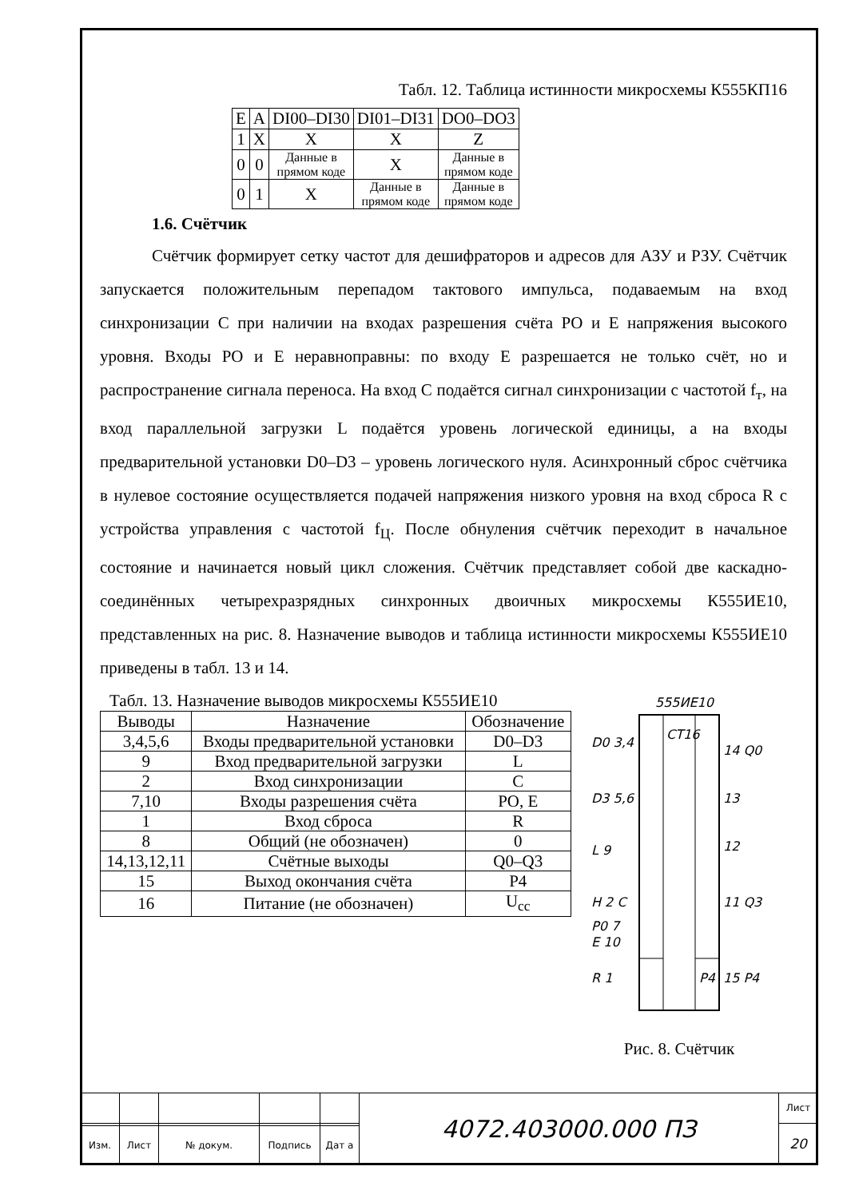Табл. 12. Таблица истинности микросхемы К555КП16
| E | A | DI00–DI30 | DI01–DI31 | DO0–DO3 |
| 1 | X | X | X | Z |
| 0 | 0 | Данные в прямом коде | X | Данные в прямом коде |
| 0 | 1 | X | Данные в прямом коде | Данные в прямом коде |
1.6. Счётчик
Счётчик формирует сетку частот для дешифраторов и адресов для АЗУ и РЗУ. Счётчик запускается положительным перепадом тактового импульса, подаваемым на вход синхронизации С при наличии на входах разрешения счёта PO и E напряжения высокого уровня. Входы PO и E неравноправны: по входу E разрешается не только счёт, но и распространение сигнала переноса. На вход C подаётся сигнал синхронизации с частотой f<sub>т</sub>, на вход параллельной загрузки L подаётся уровень логической единицы, а на входы предварительной установки D0–D3 – уровень логического нуля. Асинхронный сброс счётчика в нулевое состояние осуществляется подачей напряжения низкого уровня на вход сброса R с устройства управления с частотой f<sub>Ц</sub>. После обнуления счётчик переходит в начальное состояние и начинается новый цикл сложения. Счётчик представляет собой две каскадно-соединённых четырехразрядных синхронных двоичных микросхемы К555ИЕ10, представленных на рис. 8. Назначение выводов и таблица истинности микросхемы К555ИЕ10 приведены в табл. 13 и 14.
Табл. 13. Назначение выводов микросхемы К555ИЕ10
| Выводы | Назначение | Обозначение |
| 3,4,5,6 | Входы предварительной установки | D0–D3 |
| 9 | Вход предварительной загрузки | L |
| 2 | Вход синхронизации | C |
| 7,10 | Входы разрешения счёта | PO, E |
| 1 | Вход сброса | R |
| 8 | Общий (не обозначен) | 0 |
| 14,13,12,11 | Счётные выходы | Q0–Q3 |
| 15 | Выход окончания счёта | P4 |
| 16 | Питание (не обозначен) | U<sub>cc</sub> |
555ИЕ10
CT16
D0 3,4
D3 5,6
L 9
H 2 C
P0 7
E 10
R 1
14 Q0
13
12
11 Q3
15 P4
P4
Рис. 8. Счётчик
| | | | | | 4072.403000.000 ПЗ | Лист |
| | | | | | | 20 |
| Изм. | Лист | № докум. | Подпись | Дат а | | |